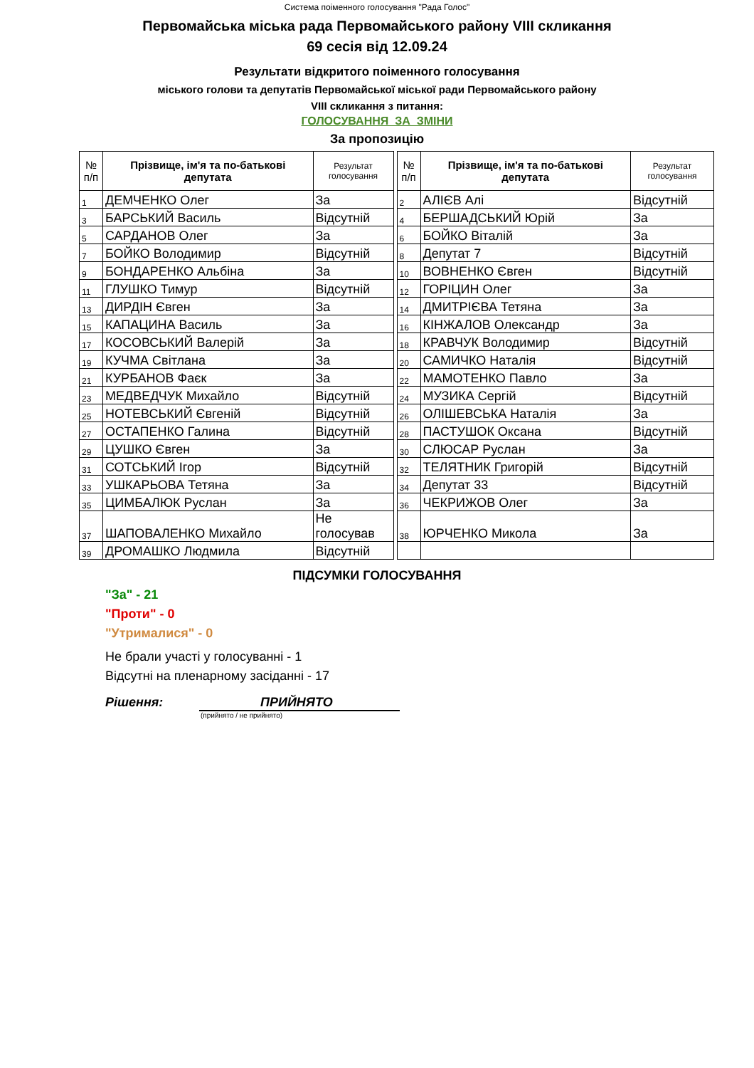Система поіменного голосування "Рада Голос"
Первомайська міська рада Первомайського району VIII скликання
69 сесія від 12.09.24
Результати відкритого поіменного голосування
міського голови та депутатів Первомайської міської ради Первомайського району
VIII скликання з питання:
ГОЛОСУВАННЯ ЗА ЗМІНИ
За пропозицію
| № п/п | Прізвище, ім'я та по-батькові депутата | Результат голосування | | № п/п | Прізвище, ім'я та по-батькові депутата | Результат голосування |
| 1 | ДЕМЧЕНКО Олег | За | | 2 | АЛІЄВ Алі | Відсутній |
| 3 | БАРСЬКИЙ Василь | Відсутній | | 4 | БЕРШАДСЬКИЙ Юрій | За |
| 5 | САРДАНОВ Олег | За | | 6 | БОЙКО Віталій | За |
| 7 | БОЙКО Володимир | Відсутній | | 8 | Депутат 7 | Відсутній |
| 9 | БОНДАРЕНКО Альбіна | За | | 10 | ВОВНЕНКО Євген | Відсутній |
| 11 | ГЛУШКО Тимур | Відсутній | | 12 | ГОРІЦИН Олег | За |
| 13 | ДИРДІН Євген | За | | 14 | ДМИТРІЄВА Тетяна | За |
| 15 | КАПАЦИНА Василь | За | | 16 | КІНЖАЛОВ Олександр | За |
| 17 | КОСОВСЬКИЙ Валерій | За | | 18 | КРАВЧУК Володимир | Відсутній |
| 19 | КУЧМА Світлана | За | | 20 | САМИЧКО Наталія | Відсутній |
| 21 | КУРБАНОВ Фаєк | За | | 22 | МАМОТЕНКО Павло | За |
| 23 | МЕДВЕДЧУК Михайло | Відсутній | | 24 | МУЗИКА Сергій | Відсутній |
| 25 | НОТЕВСЬКИЙ Євгеній | Відсутній | | 26 | ОЛІШЕВСЬКА Наталія | За |
| 27 | ОСТАПЕНКО Галина | Відсутній | | 28 | ПАСТУШОК Оксана | Відсутній |
| 29 | ЦУШКО Євген | За | | 30 | СЛЮСАР Руслан | За |
| 31 | СОТСЬКИЙ Ігор | Відсутній | | 32 | ТЕЛЯТНИК Григорій | Відсутній |
| 33 | УШКАРЬОВА Тетяна | За | | 34 | Депутат 33 | Відсутній |
| 35 | ЦИМБАЛЮК Руслан | За | | 36 | ЧЕКРИЖОВ Олег | За |
| 37 | ШАПОВАЛЕНКО Михайло | Не голосував | | 38 | ЮРЧЕНКО Микола | За |
| 39 | ДРОМАШКО Людмила | Відсутній | | | | |
ПІДСУМКИ ГОЛОСУВАННЯ
"За" - 21
"Проти" - 0
"Утрималися" - 0
Не брали участі у голосуванні - 1
Відсутні на пленарному засіданні - 17
Рішення: ПРИЙНЯТО
(прийнято / не прийнято)